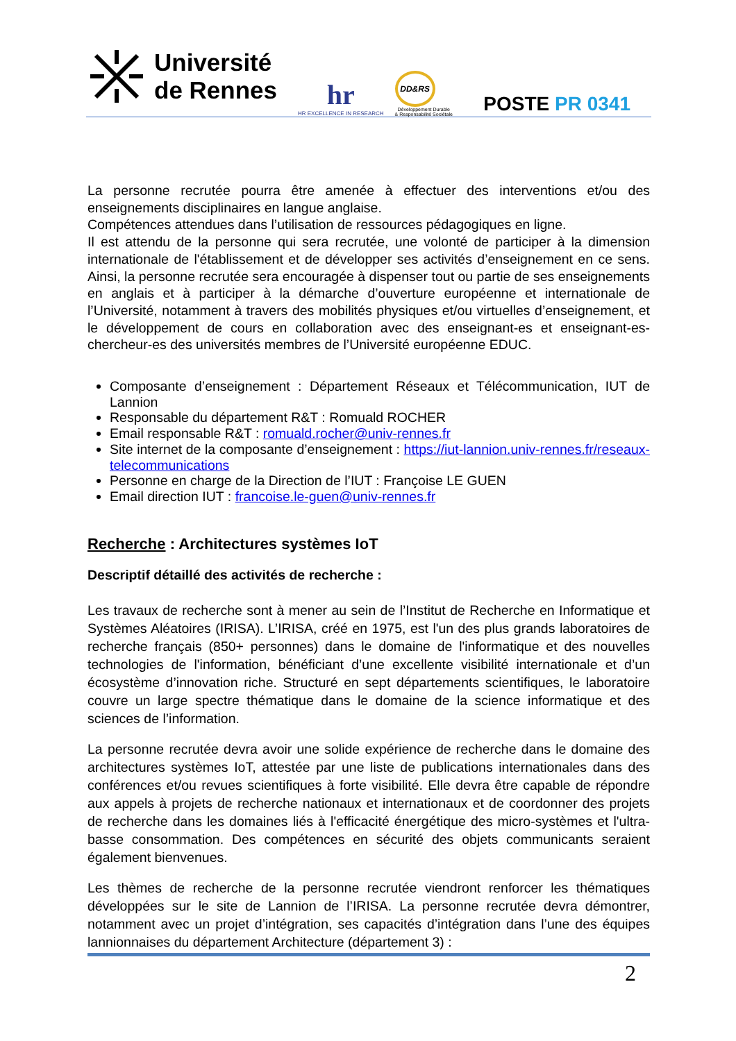Université
de Rennes
hr
HR EXCELLENCE IN RESEARCH
DD&RS
Développement Durable
& Responsabilité Sociétale
POSTE PR 0341
La personne recrutée pourra être amenée à effectuer des interventions et/ou des enseignements disciplinaires en langue anglaise.
Compétences attendues dans l’utilisation de ressources pédagogiques en ligne.
Il est attendu de la personne qui sera recrutée, une volonté de participer à la dimension internationale de l'établissement et de développer ses activités d’enseignement en ce sens. Ainsi, la personne recrutée sera encouragée à dispenser tout ou partie de ses enseignements en anglais et à participer à la démarche d’ouverture européenne et internationale de l’Université, notamment à travers des mobilités physiques et/ou virtuelles d’enseignement, et le développement de cours en collaboration avec des enseignant-es et enseignant-es-chercheur-es des universités membres de l’Université européenne EDUC.
Composante d’enseignement : Département Réseaux et Télécommunication, IUT de Lannion
Responsable du département R&T : Romuald ROCHER
Email responsable R&T : romuald.rocher@univ-rennes.fr
Site internet de la composante d’enseignement : https://iut-lannion.univ-rennes.fr/reseaux-telecommunications
Personne en charge de la Direction de l’IUT : Françoise LE GUEN
Email direction IUT : francoise.le-guen@univ-rennes.fr
Recherche : Architectures systèmes IoT
Descriptif détaillé des activités de recherche :
Les travaux de recherche sont à mener au sein de l’Institut de Recherche en Informatique et Systèmes Aléatoires (IRISA). L’IRISA, créé en 1975, est l'un des plus grands laboratoires de recherche français (850+ personnes) dans le domaine de l'informatique et des nouvelles technologies de l'information, bénéficiant d’une excellente visibilité internationale et d’un écosystème d’innovation riche. Structuré en sept départements scientifiques, le laboratoire couvre un large spectre thématique dans le domaine de la science informatique et des sciences de l’information.
La personne recrutée devra avoir une solide expérience de recherche dans le domaine des architectures systèmes IoT, attestée par une liste de publications internationales dans des conférences et/ou revues scientifiques à forte visibilité. Elle devra être capable de répondre aux appels à projets de recherche nationaux et internationaux et de coordonner des projets de recherche dans les domaines liés à l'efficacité énergétique des micro-systèmes et l'ultra-basse consommation. Des compétences en sécurité des objets communicants seraient également bienvenues.
Les thèmes de recherche de la personne recrutée viendront renforcer les thématiques développées sur le site de Lannion de l’IRISA. La personne recrutée devra démontrer, notamment avec un projet d’intégration, ses capacités d’intégration dans l’une des équipes lannionnaises du département Architecture (département 3) :
2